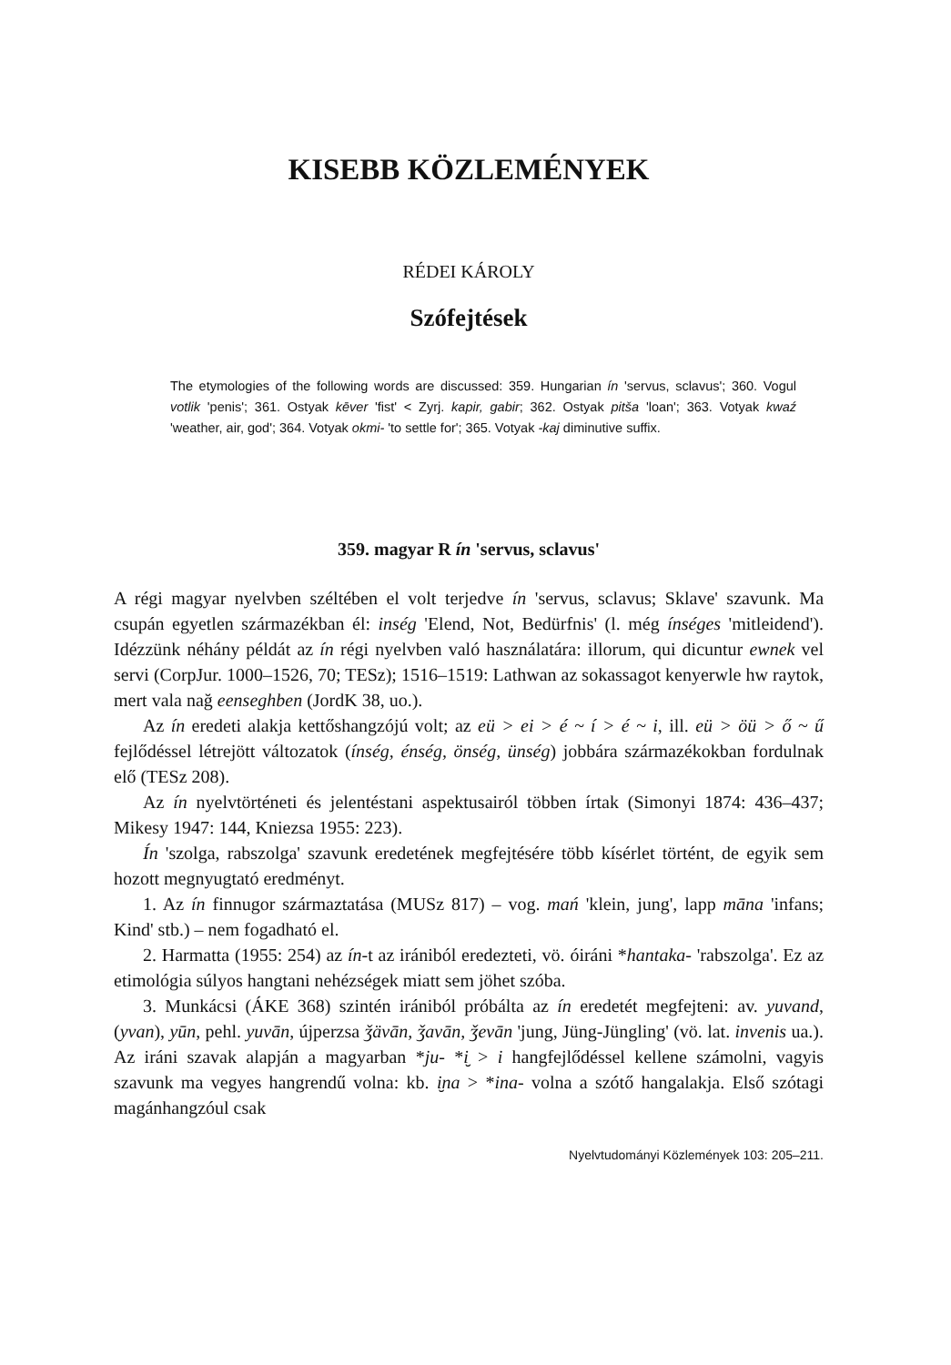KISEBB KÖZLEMÉNYEK
RÉDEI KÁROLY
Szófejtések
The etymologies of the following words are discussed: 359. Hungarian ín 'servus, sclavus'; 360. Vogul votlik 'penis'; 361. Ostyak kēver 'fist' < Zyrj. kapir, gabir; 362. Ostyak pitša 'loan'; 363. Votyak kwaź 'weather, air, god'; 364. Votyak okmi- 'to settle for'; 365. Votyak -kaj diminutive suffix.
359. magyar R ín 'servus, sclavus'
A régi magyar nyelvben széltében el volt terjedve ín 'servus, sclavus; Sklave' szavunk. Ma csupán egyetlen származékban él: inség 'Elend, Not, Bedürfnis' (l. még ínséges 'mitleidend'). Idézzünk néhány példát az ín régi nyelvben való használatára: illorum, qui dicuntur ewnek vel servi (CorpJur. 1000–1526, 70; TESz); 1516–1519: Lathwan az sokassagot kenyerwle hw raytok, mert vala nağ eenseghben (JordK 38, uo.).
Az ín eredeti alakja kettőshangzójú volt; az eü > ei > é ~ í > é ~ i, ill. eü > öü > ő ~ ű fejlődéssel létrejött változatok (ínség, énség, önség, ünség) jobbára származékokban fordulnak elő (TESz 208).
Az ín nyelvtörténeti és jelentéstani aspektusairól többen írtak (Simonyi 1874: 436–437; Mikesy 1947: 144, Kniezsa 1955: 223).
Ín 'szolga, rabszolga' szavunk eredetének megfejtésére több kísérlet történt, de egyik sem hozott megnyugtató eredményt.
1. Az ín finnugor származtatása (MUSz 817) – vog. mań 'klein, jung', lapp māna 'infans; Kind' stb.) – nem fogadható el.
2. Harmatta (1955: 254) az ín-t az irániból eredezteti, vö. óiráni *hantaka- 'rabszolga'. Ez az etimológia súlyos hangtani nehézségek miatt sem jöhet szóba.
3. Munkácsi (ÁKE 368) szintén irániból próbálta az ín eredetét megfejteni: av. yuvand, (yvan), yūn, pehl. yuvān, újperzsa ǯävān, ǯavān, ǯevān 'jung, Jüng-Jüngling' (vö. lat. invenis ua.). Az iráni szavak alapján a magyarban *ju- *i̮ > i hangfejlődéssel kellene számolni, vagyis szavunk ma vegyes hangrendű volna: kb. i̮na > *ina- volna a szótő hangalakja. Első szótagi magánhangzóul csak
Nyelvtudományi Közlemények 103: 205–211.